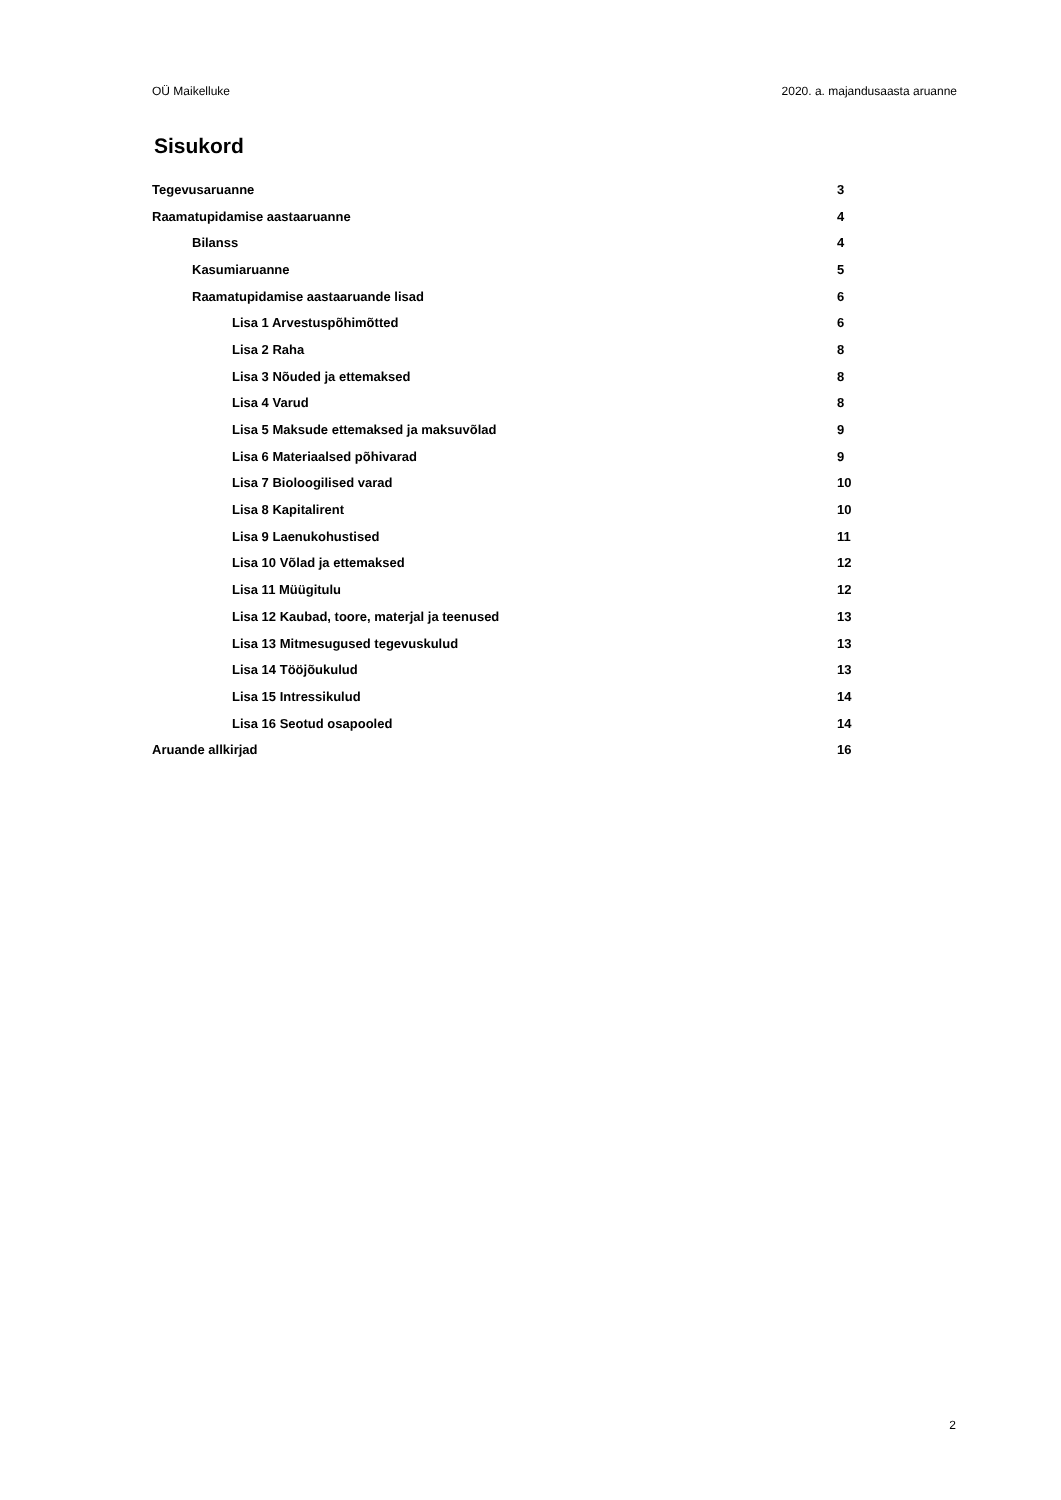OÜ Maikelluke 2020. a. majandusaasta aruanne
Sisukord
Tegevusaruanne 3
Raamatupidamise aastaaruanne 4
Bilanss 4
Kasumiaruanne 5
Raamatupidamise aastaaruande lisad 6
Lisa 1 Arvestuspõhimõtted 6
Lisa 2 Raha 8
Lisa 3 Nõuded ja ettemaksed 8
Lisa 4 Varud 8
Lisa 5 Maksude ettemaksed ja maksuvõlad 9
Lisa 6 Materiaalsed põhivarad 9
Lisa 7 Bioloogilised varad 10
Lisa 8 Kapitalirent 10
Lisa 9 Laenukohustised 11
Lisa 10 Võlad ja ettemaksed 12
Lisa 11 Müügitulu 12
Lisa 12 Kaubad, toore, materjal ja teenused 13
Lisa 13 Mitmesugused tegevuskulud 13
Lisa 14 Tööjõukulud 13
Lisa 15 Intressikulud 14
Lisa 16 Seotud osapooled 14
Aruande allkirjad 16
2